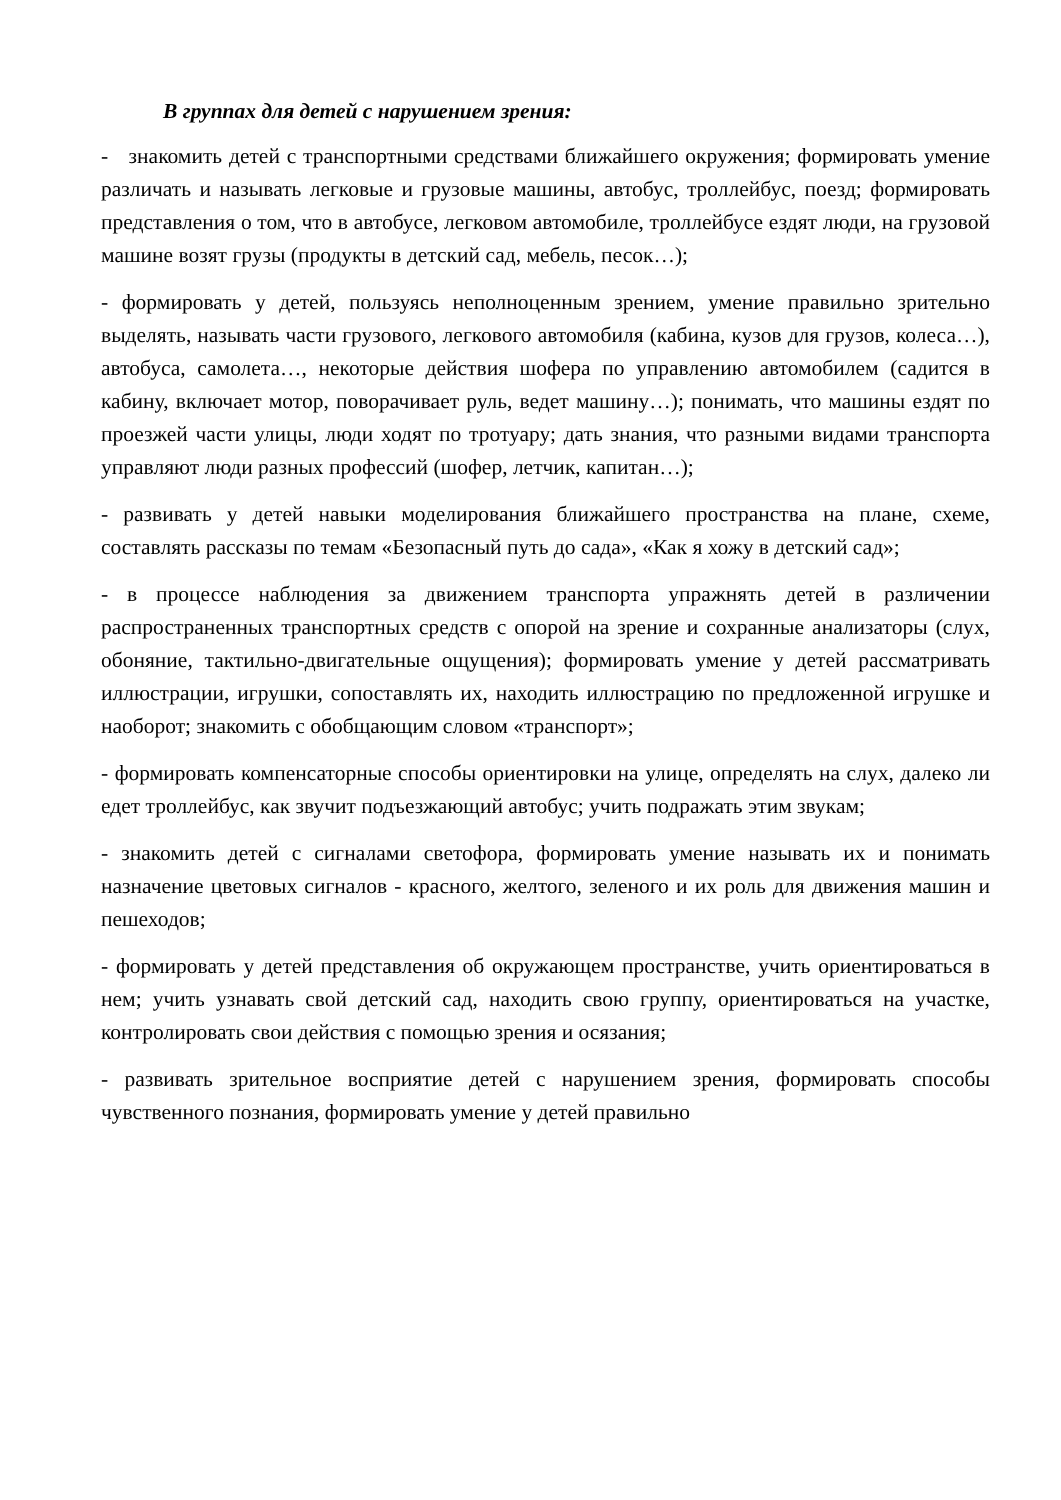В группах для детей с нарушением зрения:
- знакомить детей с транспортными средствами ближайшего окружения; формировать умение различать и называть легковые и грузовые машины, автобус, троллейбус, поезд; формировать представления о том, что в автобусе, легковом автомобиле, троллейбусе ездят люди, на грузовой машине возят грузы (продукты в детский сад, мебель, песок…);
- формировать у детей, пользуясь неполноценным зрением, умение правильно зрительно выделять, называть части грузового, легкового автомобиля (кабина, кузов для грузов, колеса…), автобуса, самолета…, некоторые действия шофера по управлению автомобилем (садится в кабину, включает мотор, поворачивает руль, ведет машину…); понимать, что машины ездят по проезжей части улицы, люди ходят по тротуару; дать знания, что разными видами транспорта управляют люди разных профессий (шофер, летчик, капитан…);
- развивать у детей навыки моделирования ближайшего пространства на плане, схеме, составлять рассказы по темам «Безопасный путь до сада», «Как я хожу в детский сад»;
- в процессе наблюдения за движением транспорта упражнять детей в различении распространенных транспортных средств с опорой на зрение и сохранные анализаторы (слух, обоняние, тактильно-двигательные ощущения); формировать умение у детей рассматривать иллюстрации, игрушки, сопоставлять их, находить иллюстрацию по предложенной игрушке и наоборот; знакомить с обобщающим словом «транспорт»;
- формировать компенсаторные способы ориентировки на улице, определять на слух, далеко ли едет троллейбус, как звучит подъезжающий автобус; учить подражать этим звукам;
- знакомить детей с сигналами светофора, формировать умение называть их и понимать назначение цветовых сигналов - красного, желтого, зеленого и их роль для движения машин и пешеходов;
- формировать у детей представления об окружающем пространстве, учить ориентироваться в нем; учить узнавать свой детский сад, находить свою группу, ориентироваться на участке, контролировать свои действия с помощью зрения и осязания;
- развивать зрительное восприятие детей с нарушением зрения, формировать способы чувственного познания, формировать умение у детей правильно